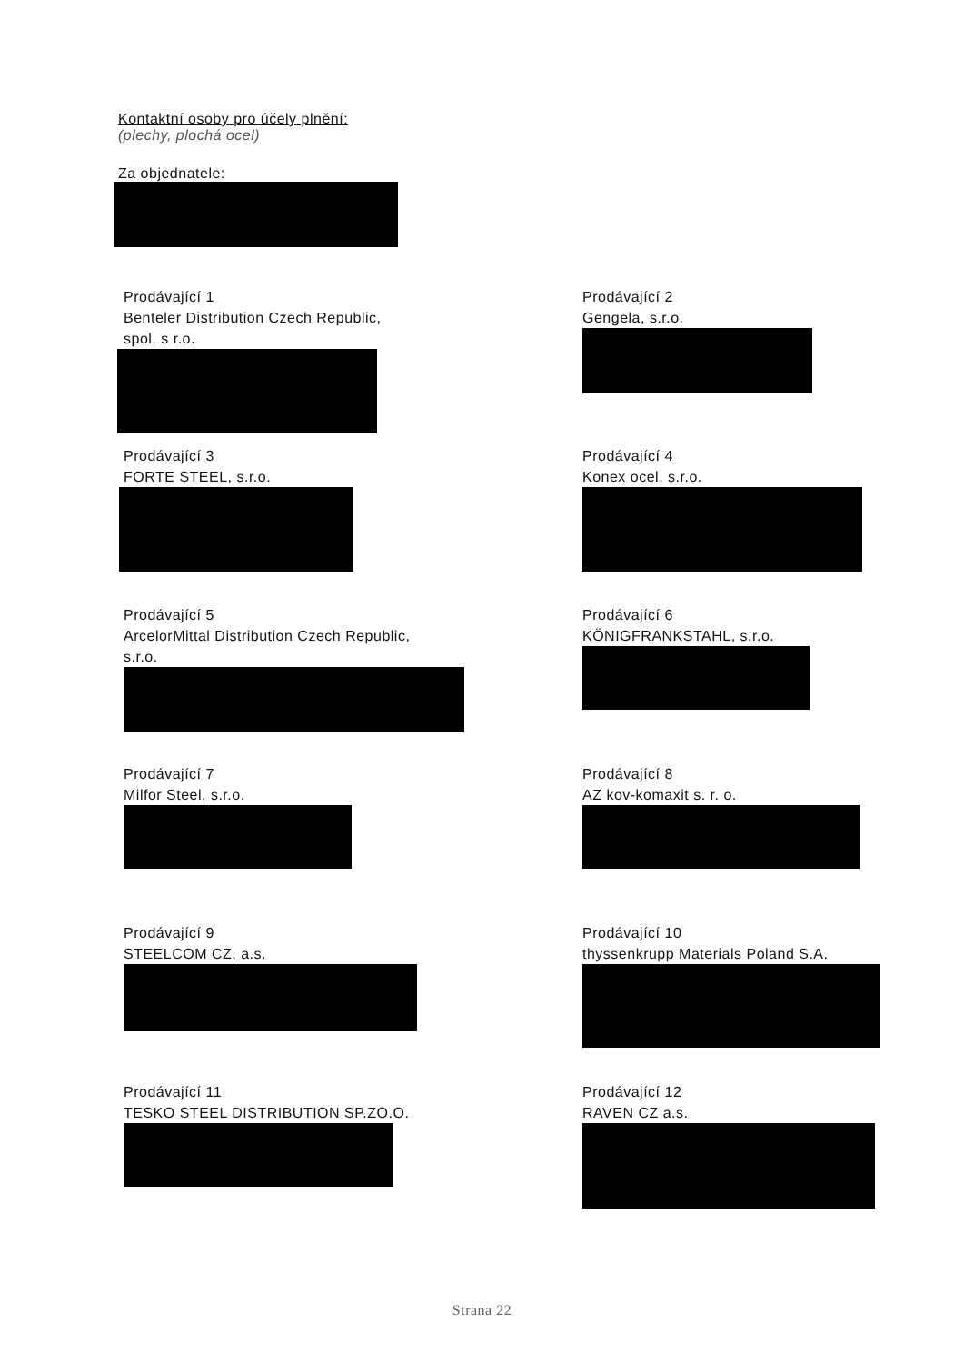Kontaktní osoby pro účely plnění:
(plechy, plochá ocel)
Za objednatele:
Prodávající 1
Benteler Distribution Czech Republic,
spol. s r.o.
Prodávající 2
Gengela, s.r.o.
Prodávající 3
FORTE STEEL, s.r.o.
Prodávající 4
Konex ocel, s.r.o.
Prodávající 5
ArcelorMittal Distribution Czech Republic,
s.r.o.
Prodávající 6
KÖNIGFRANKSTAHL, s.r.o.
Prodávající 7
Milfor Steel, s.r.o.
Prodávající 8
AZ kov-komaxit s. r. o.
Prodávající 9
STEELCOM CZ, a.s.
Prodávající 10
thyssenkrupp Materials Poland S.A.
Prodávající 11
TESKO STEEL DISTRIBUTION SP.ZO.O.
Prodávající 12
RAVEN CZ a.s.
Strana 22